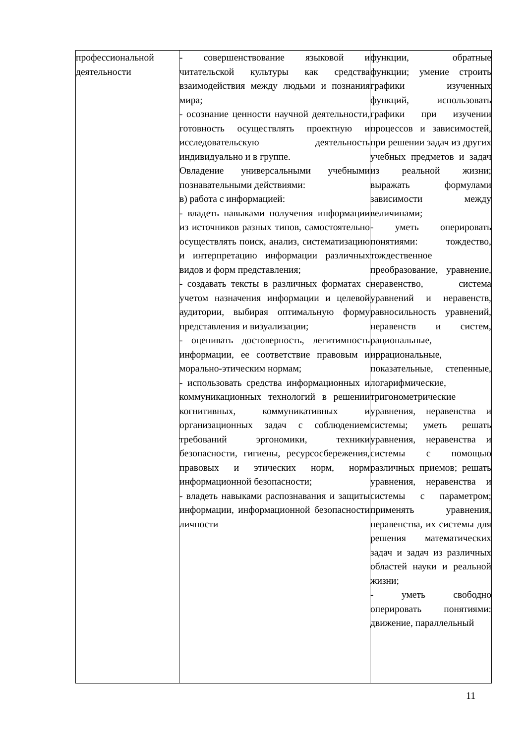| профессиональной деятельности | - совершенствование языковой и читательской культуры как средства взаимодействия между людьми и познания мира; - осознание ценности научной деятельности, готовность осуществлять проектную и исследовательскую деятельность индивидуально и в группе. Овладение универсальными учебными познавательными действиями: в) работа с информацией: - владеть навыками получения информации из источников разных типов, самостоятельно осуществлять поиск, анализ, систематизацию и интерпретацию информации различных видов и форм представления; - создавать тексты в различных форматах с учетом назначения информации и целевой аудитории, выбирая оптимальную форму представления и визуализации; - оценивать достоверность, легитимность информации, ее соответствие правовым и морально-этическим нормам; - использовать средства информационных и коммуникационных технологий в решении когнитивных, коммуникативных и организационных задач с соблюдением требований эргономики, техники безопасности, гигиены, ресурсосбережения, правовых и этических норм, норм информационной безопасности; - владеть навыками распознавания и защиты информации, информационной безопасности личности | функции, обратные функции; умение строить графики изученных функций, использовать графики при изучении процессов и зависимостей, при решении задач из других учебных предметов и задач из реальной жизни; выражать формулами зависимости между величинами; - уметь оперировать понятиями: тождество, тождественное преобразование, уравнение, неравенство, система уравнений и неравенств, равносильность уравнений, неравенств и систем, рациональные, иррациональные, показательные, степенные, логарифмические, тригонометрические уравнения, неравенства и системы; уметь решать уравнения, неравенства и системы с помощью различных приемов; решать уравнения, неравенства и системы с параметром; применять уравнения, неравенства, их системы для решения математических задач и задач из различных областей науки и реальной жизни; - уметь свободно оперировать понятиями: движение, параллельный |
11